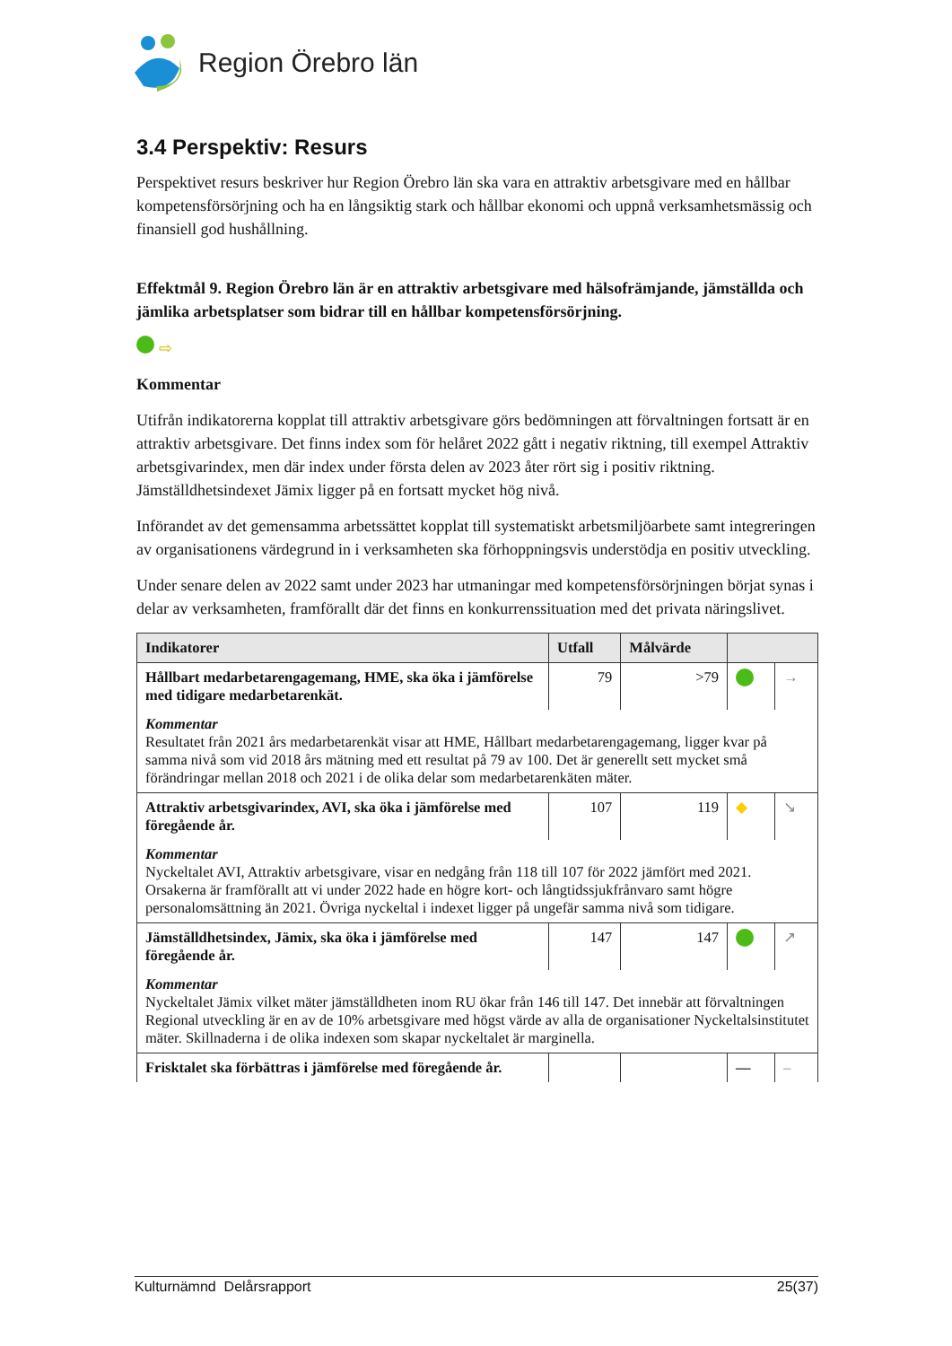Region Örebro län
3.4 Perspektiv: Resurs
Perspektivet resurs beskriver hur Region Örebro län ska vara en attraktiv arbetsgivare med en hållbar kompetensförsörjning och ha en långsiktig stark och hållbar ekonomi och uppnå verksamhetsmässig och finansiell god hushållning.
Effektmål 9. Region Örebro län är en attraktiv arbetsgivare med hälsofrämjande, jämställda och jämlika arbetsplatser som bidrar till en hållbar kompetensförsörjning.
⇨
Kommentar
Utifrån indikatorerna kopplat till attraktiv arbetsgivare görs bedömningen att förvaltningen fortsatt är en attraktiv arbetsgivare. Det finns index som för helåret 2022 gått i negativ riktning, till exempel Attraktiv arbetsgivarindex, men där index under första delen av 2023 åter rört sig i positiv riktning. Jämställdhetsindexet Jämix ligger på en fortsatt mycket hög nivå.
Införandet av det gemensamma arbetssättet kopplat till systematiskt arbetsmiljöarbete samt integreringen av organisationens värdegrund in i verksamheten ska förhoppningsvis understödja en positiv utveckling.
Under senare delen av 2022 samt under 2023 har utmaningar med kompetensförsörjningen börjat synas i delar av verksamheten, framförallt där det finns en konkurrenssituation med det privata näringslivet.
| Indikatorer | Utfall | Målvärde | | |
| --- | --- | --- | --- | --- |
| Hållbart medarbetarengagemang, HME, ska öka i jämförelse med tidigare medarbetarenkät. | 79 | >79 | | → |
| Kommentar Resultatet från 2021 års medarbetarenkät visar att HME, Hållbart medarbetarengagemang, ligger kvar på samma nivå som vid 2018 års mätning med ett resultat på 79 av 100. Det är generellt sett mycket små förändringar mellan 2018 och 2021 i de olika delar som medarbetarenkäten mäter. | | | | |
| Attraktiv arbetsgivarindex, AVI, ska öka i jämförelse med föregående år. | 107 | 119 | ◆ | ↘ |
| Kommentar Nyckeltalet AVI, Attraktiv arbetsgivare, visar en nedgång från 118 till 107 för 2022 jämfört med 2021. Orsakerna är framförallt att vi under 2022 hade en högre kort- och långtidssjukfrånvaro samt högre personalomsättning än 2021. Övriga nyckeltal i indexet ligger på ungefär samma nivå som tidigare. | | | | |
| Jämställdhetsindex, Jämix, ska öka i jämförelse med föregående år. | 147 | 147 | | ↗ |
| Kommentar Nyckeltalet Jämix vilket mäter jämställdheten inom RU ökar från 146 till 147. Det innebär att förvaltningen Regional utveckling är en av de 10% arbetsgivare med högst värde av alla de organisationer Nyckeltalsinstitutet mäter. Skillnaderna i de olika indexen som skapar nyckeltalet är marginella. | | | | |
| Frisktalet ska förbättras i jämförelse med föregående år. | | | — | – |
Kulturnämnd Delårsrapport 25(37)